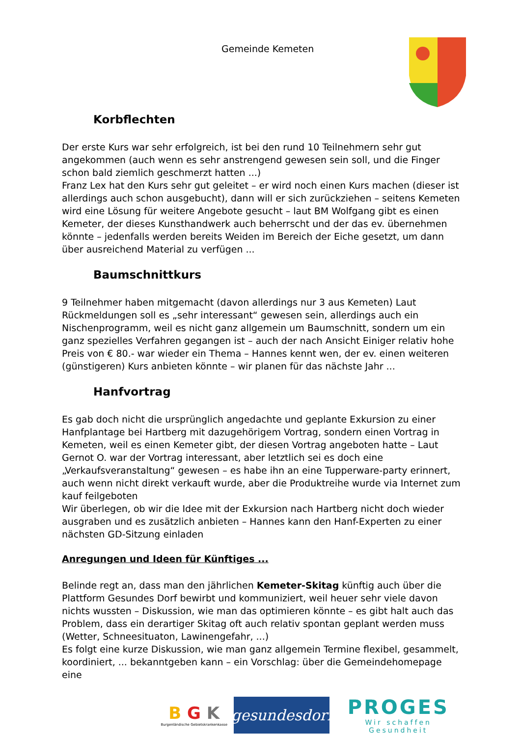Gemeinde Kemeten
Korbflechten
Der erste Kurs war sehr erfolgreich, ist bei den rund 10 Teilnehmern sehr gut angekommen (auch wenn es sehr anstrengend gewesen sein soll, und die Finger schon bald ziemlich geschmerzt hatten ...)
Franz Lex hat den Kurs sehr gut geleitet – er wird noch einen Kurs machen (dieser ist allerdings auch schon ausgebucht), dann will er sich zurückziehen – seitens Kemeten wird eine Lösung für weitere Angebote gesucht – laut BM Wolfgang gibt es einen Kemeter, der dieses Kunsthandwerk auch beherrscht und der das ev. übernehmen könnte – jedenfalls werden bereits Weiden im Bereich der Eiche gesetzt, um dann über ausreichend Material zu verfügen ...
Baumschnittkurs
9 Teilnehmer haben mitgemacht (davon allerdings nur 3 aus Kemeten) Laut Rückmeldungen soll es „sehr interessant“ gewesen sein, allerdings auch ein Nischenprogramm, weil es nicht ganz allgemein um Baumschnitt, sondern um ein ganz spezielles Verfahren gegangen ist – auch der nach Ansicht Einiger relativ hohe Preis von € 80.- war wieder ein Thema – Hannes kennt wen, der ev. einen weiteren (günstigeren) Kurs anbieten könnte – wir planen für das nächste Jahr ...
Hanfvortrag
Es gab doch nicht die ursprünglich angedachte und geplante Exkursion zu einer Hanfplantage bei Hartberg mit dazugehörigem Vortrag, sondern einen Vortrag in Kemeten, weil es einen Kemeter gibt, der diesen Vortrag angeboten hatte – Laut Gernot O. war der Vortrag interessant, aber letztlich sei es doch eine „Verkaufsveranstaltung“ gewesen – es habe ihn an eine Tupperware-party erinnert, auch wenn nicht direkt verkauft wurde, aber die Produktreihe wurde via Internet zum kauf feilgeboten
Wir überlegen, ob wir die Idee mit der Exkursion nach Hartberg nicht doch wieder ausgraben und es zusätzlich anbieten – Hannes kann den Hanf-Experten zu einer nächsten GD-Sitzung einladen
Anregungen und Ideen für Künftiges ...
Belinde regt an, dass man den jährlichen Kemeter-Skitag künftig auch über die Plattform Gesundes Dorf bewirbt und kommuniziert, weil heuer sehr viele davon nichts wussten – Diskussion, wie man das optimieren könnte – es gibt halt auch das Problem, dass ein derartiger Skitag oft auch relativ spontan geplant werden muss (Wetter, Schneesituaton, Lawinengefahr, ...)
Es folgt eine kurze Diskussion, wie man ganz allgemein Termine flexibel, gesammelt, koordiniert, ... bekanntgeben kann – ein Vorschlag: über die Gemeindehomepage eine
B G K
Burgenländische Gebietskrankenkasse
gesundesdorf
PROGES
Wir schaffen Gesundheit